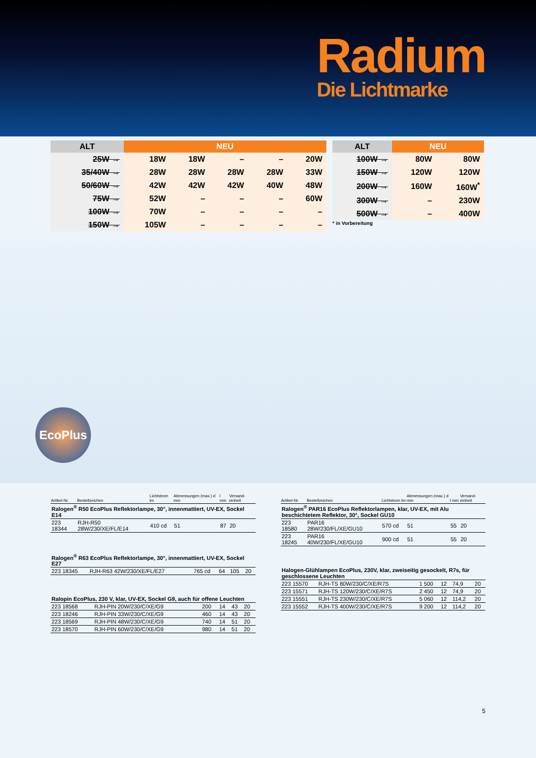Radium
Die Lichtmarke
| ALT | NEU | | | | |
| --- | --- | --- | --- | --- | --- |
| 25W → | 18W | 18W | – | – | 20W |
| 35/40W → | 28W | 28W | 28W | 28W | 33W |
| 50/60W → | 42W | 42W | 42W | 40W | 48W |
| 75W → | 52W | – | – | – | 60W |
| 100W → | 70W | – | – | – | – |
| 150W → | 105W | – | – | – | – |
| ALT | NEU | |
| --- | --- | --- |
| 100W → | 80W | 80W |
| 150W → | 120W | 120W |
| 200W → | 160W | 160W<sup>*</sup> |
| 300W → | – | 230W |
| 500W → | – | 400W |
* in Vorbereitung
EcoPlus
| Artikel-Nr. | Bestellzeichen | Lichtstrom lm | Abmessungen (max.) d mm | l mm | Versand-einheit |
| --- | --- | --- | --- | --- | --- |
| Ralogen<sup>®</sup> R50 EcoPlus Reflektorlampe, 30°, innenmattiert, UV-EX, Sockel E14 | | | | | |
| 223 18344 | RJH-R50 28W/230/XE/FL/E14 | 410 cd | 51 | 87 | 20 |
| Ralogen<sup>®</sup> R63 EcoPlus Reflektorlampe, 30°, innenmattiert, UV-EX, Sockel E27 | | | | | |
| 223 18345 | RJH-R63 42W/230/XE/FL/E27 | 765 cd | 64 | 105 | 20 |
| Ralopin EcoPlus, 230 V, klar, UV-EX, Sockel G9, auch für offene Leuchten | | | | | |
| 223 18568 | RJH-PIN 20W/230/C/XE/G9 | 200 | 14 | 43 | 20 |
| 223 18246 | RJH-PIN 33W/230/C/XE/G9 | 460 | 14 | 43 | 20 |
| 223 18569 | RJH-PIN 48W/230/C/XE/G9 | 740 | 14 | 51 | 20 |
| 223 18570 | RJH-PIN 60W/230/C/XE/G9 | 980 | 14 | 51 | 20 |
| Artikel-Nr. | Bestellzeichen | Lichtstrom lm | Abmessungen (max.) d mm | l mm | Versand-einheit |
| --- | --- | --- | --- | --- | --- |
| Ralogen<sup>®</sup> PAR16 EcoPlus Reflektorlampen, klar, UV-EX, mit Alu beschichtetem Reflektor, 30°, Sockel GU10 | | | | | |
| 223 18580 | PAR16 28W/230/FL/XE/GU10 | 570 cd | 51 | 55 | 20 |
| 223 18245 | PAR16 40W/230/FL/XE/GU10 | 900 cd | 51 | 55 | 20 |
| Halogen-Glühlampen EcoPlus, 230V, klar, zweiseitig gesockelt, R7s, für geschlossene Leuchten | | | | | |
| 223 15570 | RJH-TS 80W/230/C/XE/R7S | 1 500 | 12 | 74,9 | 20 |
| 223 15571 | RJH-TS 120W/230/C/XE/R7S | 2 450 | 12 | 74,9 | 20 |
| 223 15551 | RJH-TS 230W/230/C/XE/R7S | 5 060 | 12 | 114,2 | 20 |
| 223 15552 | RJH-TS 400W/230/C/XE/R7S | 9 200 | 12 | 114,2 | 20 |
5